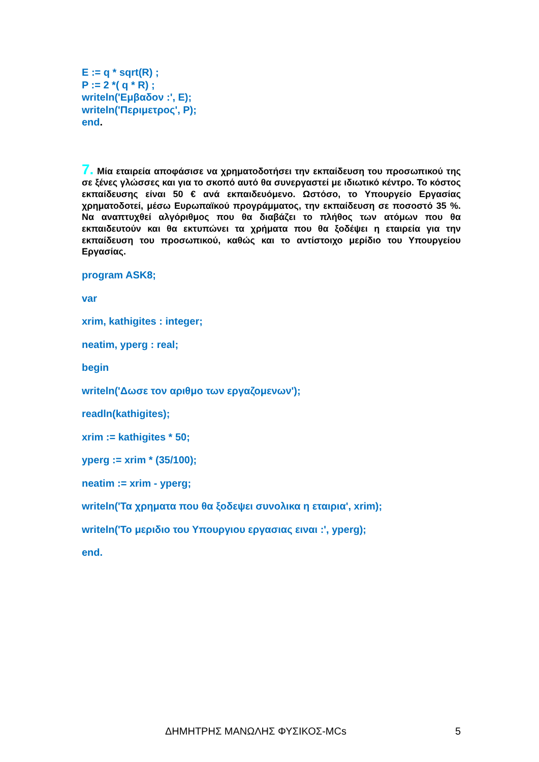E := q * sqrt(R) ;
P := 2 *( q * R) ;
writeln('Εμβαδον :', E);
writeln('Περιμετρος', P);
end.
7. Μία εταιρεία αποφάσισε να χρηματοδοτήσει την εκπαίδευση του προσωπικού της σε ξένες γλώσσες και για το σκοπό αυτό θα συνεργαστεί με ιδιωτικό κέντρο. Το κόστος εκπαίδευσης είναι 50 € ανά εκπαιδευόμενο. Ωστόσο, το Υπουργείο Εργασίας χρηματοδοτεί, μέσω Ευρωπαϊκού προγράμματος, την εκπαίδευση σε ποσοστό 35 %. Να αναπτυχθεί αλγόριθμος που θα διαβάζει το πλήθος των ατόμων που θα εκπαιδευτούν και θα εκτυπώνει τα χρήματα που θα ξοδέψει η εταιρεία για την εκπαίδευση του προσωπικού, καθώς και το αντίστοιχο μερίδιο του Υπουργείου Εργασίας.
program ASK8;
var
xrim, kathigites : integer;
neatim, yperg : real;
begin
writeln('Δωσε τον αριθμο των εργαζομενων');
readln(kathigites);
xrim := kathigites * 50;
yperg := xrim * (35/100);
neatim := xrim - yperg;
writeln('Τα χρηματα που θα ξοδεψει συνολικα η εταιρια', xrim);
writeln('Το μεριδιο του Υπουργιου εργασιας ειναι :', yperg);
end.
ΔΗΜΗΤΡΗΣ ΜΑΝΩΛΗΣ ΦΥΣΙΚΟΣ-MCs 5